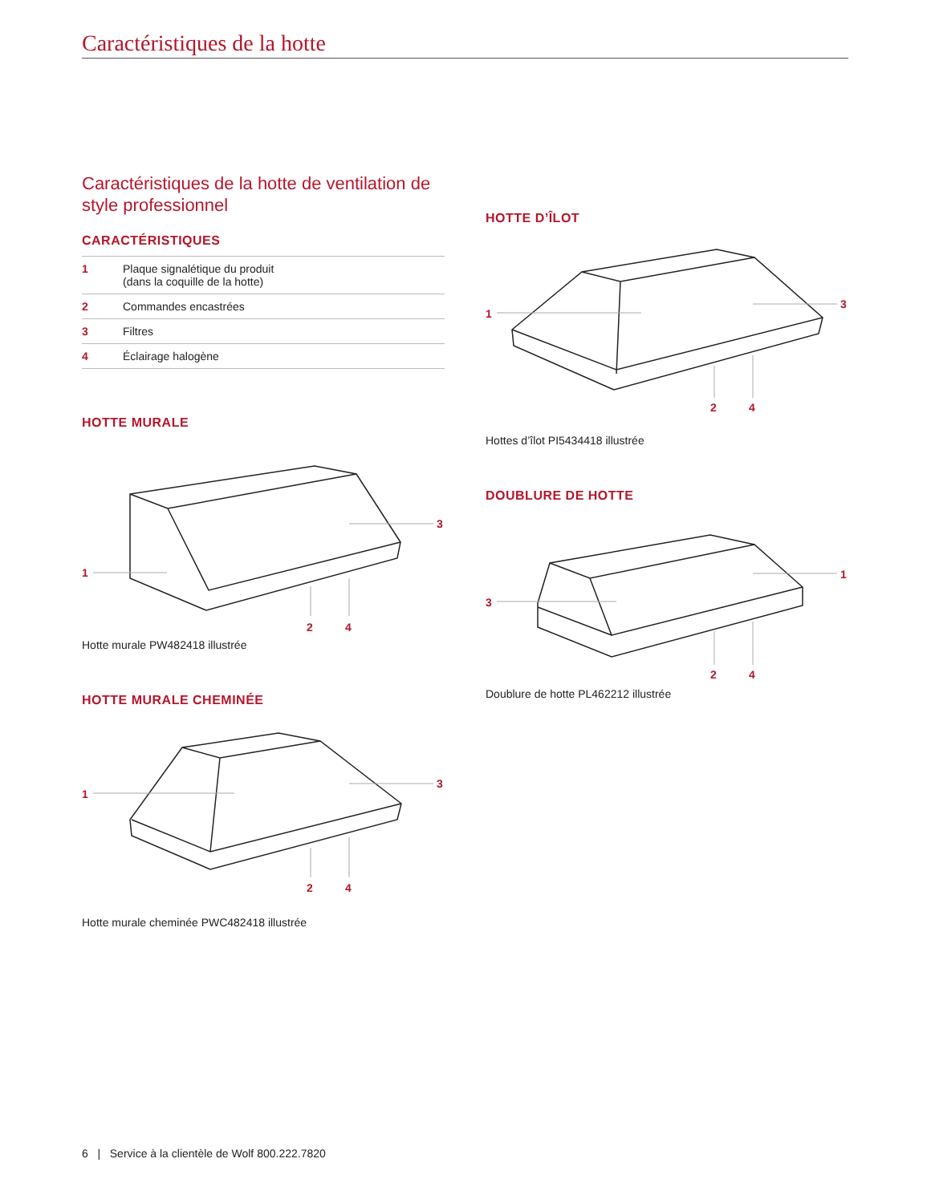Caractéristiques de la hotte
Caractéristiques de la hotte de ventilation de style professionnel
CARACTÉRISTIQUES
| 1 | Plaque signalétique du produit (dans la coquille de la hotte) |
| 2 | Commandes encastrées |
| 3 | Filtres |
| 4 | Éclairage halogène |
HOTTE MURALE
1
3
2
4
Hotte murale PW482418 illustrée
HOTTE MURALE CHEMINÉE
1
3
2
4
Hotte murale cheminée PWC482418 illustrée
HOTTE D’ÎLOT
1
3
2
4
Hottes d’îlot PI5434418 illustrée
DOUBLURE DE HOTTE
3
1
2
4
Doublure de hotte PL462212 illustrée
6 | Service à la clientèle de Wolf 800.222.7820